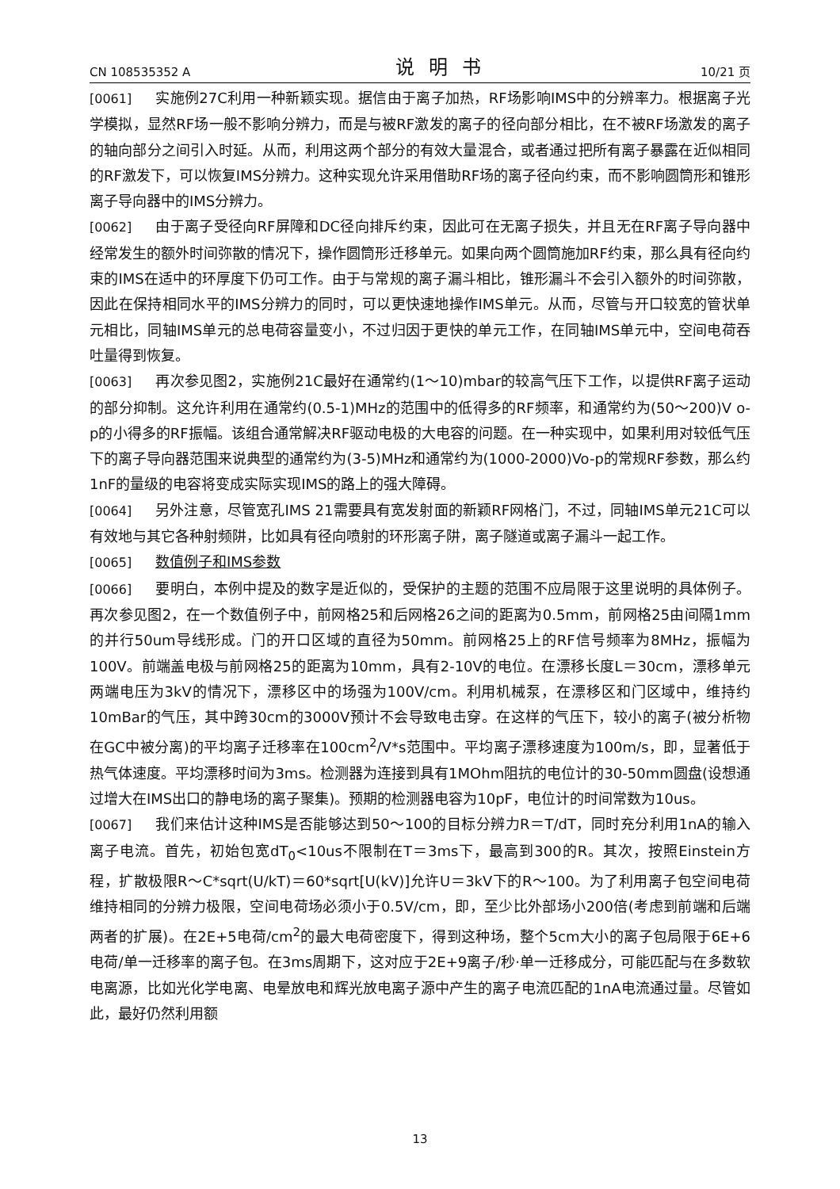CN 108535352 A 说明书 10/21 页
[0061] 实施例27C利用一种新颖实现。据信由于离子加热，RF场影响IMS中的分辨率力。根据离子光学模拟，显然RF场一般不影响分辨力，而是与被RF激发的离子的径向部分相比，在不被RF场激发的离子的轴向部分之间引入时延。从而，利用这两个部分的有效大量混合，或者通过把所有离子暴露在近似相同的RF激发下，可以恢复IMS分辨力。这种实现允许采用借助RF场的离子径向约束，而不影响圆筒形和锥形离子导向器中的IMS分辨力。
[0062] 由于离子受径向RF屏障和DC径向排斥约束，因此可在无离子损失，并且无在RF离子导向器中经常发生的额外时间弥散的情况下，操作圆筒形迁移单元。如果向两个圆筒施加RF约束，那么具有径向约束的IMS在适中的环厚度下仍可工作。由于与常规的离子漏斗相比，锥形漏斗不会引入额外的时间弥散，因此在保持相同水平的IMS分辨力的同时，可以更快速地操作IMS单元。从而，尽管与开口较宽的管状单元相比，同轴IMS单元的总电荷容量变小，不过归因于更快的单元工作，在同轴IMS单元中，空间电荷吞吐量得到恢复。
[0063] 再次参见图2，实施例21C最好在通常约(1～10)mbar的较高气压下工作，以提供RF离子运动的部分抑制。这允许利用在通常约(0.5-1)MHz的范围中的低得多的RF频率，和通常约为(50～200)V o-p的小得多的RF振幅。该组合通常解决RF驱动电极的大电容的问题。在一种实现中，如果利用对较低气压下的离子导向器范围来说典型的通常约为(3-5)MHz和通常约为(1000-2000)Vo-p的常规RF参数，那么约1nF的量级的电容将变成实际实现IMS的路上的强大障碍。
[0064] 另外注意，尽管宽孔IMS 21需要具有宽发射面的新颖RF网格门，不过，同轴IMS单元21C可以有效地与其它各种射频阱，比如具有径向喷射的环形离子阱，离子隧道或离子漏斗一起工作。
[0065] 数值例子和IMS参数
[0066] 要明白，本例中提及的数字是近似的，受保护的主题的范围不应局限于这里说明的具体例子。再次参见图2，在一个数值例子中，前网格25和后网格26之间的距离为0.5mm，前网格25由间隔1mm的并行50um导线形成。门的开口区域的直径为50mm。前网格25上的RF信号频率为8MHz，振幅为100V。前端盖电极与前网格25的距离为10mm，具有2-10V的电位。在漂移长度L＝30cm，漂移单元两端电压为3kV的情况下，漂移区中的场强为100V/cm。利用机械泵，在漂移区和门区域中，维持约10mBar的气压，其中跨30cm的3000V预计不会导致电击穿。在这样的气压下，较小的离子(被分析物在GC中被分离)的平均离子迁移率在100cm<sup>2</sup>/V*s范围中。平均离子漂移速度为100m/s，即，显著低于热气体速度。平均漂移时间为3ms。检测器为连接到具有1MOhm阻抗的电位计的30-50mm圆盘(设想通过增大在IMS出口的静电场的离子聚集)。预期的检测器电容为10pF，电位计的时间常数为10us。
[0067] 我们来估计这种IMS是否能够达到50～100的目标分辨力R＝T/dT，同时充分利用1nA的输入离子电流。首先，初始包宽dT<sub>0</sub><10us不限制在T＝3ms下，最高到300的R。其次，按照Einstein方程，扩散极限R～C*sqrt(U/kT)＝60*sqrt[U(kV)]允许U＝3kV下的R～100。为了利用离子包空间电荷维持相同的分辨力极限，空间电荷场必须小于0.5V/cm，即，至少比外部场小200倍(考虑到前端和后端两者的扩展)。在2E+5电荷/cm<sup>2</sup>的最大电荷密度下，得到这种场，整个5cm大小的离子包局限于6E+6电荷/单一迁移率的离子包。在3ms周期下，这对应于2E+9离子/秒·单一迁移成分，可能匹配与在多数软电离源，比如光化学电离、电晕放电和辉光放电离子源中产生的离子电流匹配的1nA电流通过量。尽管如此，最好仍然利用额
13